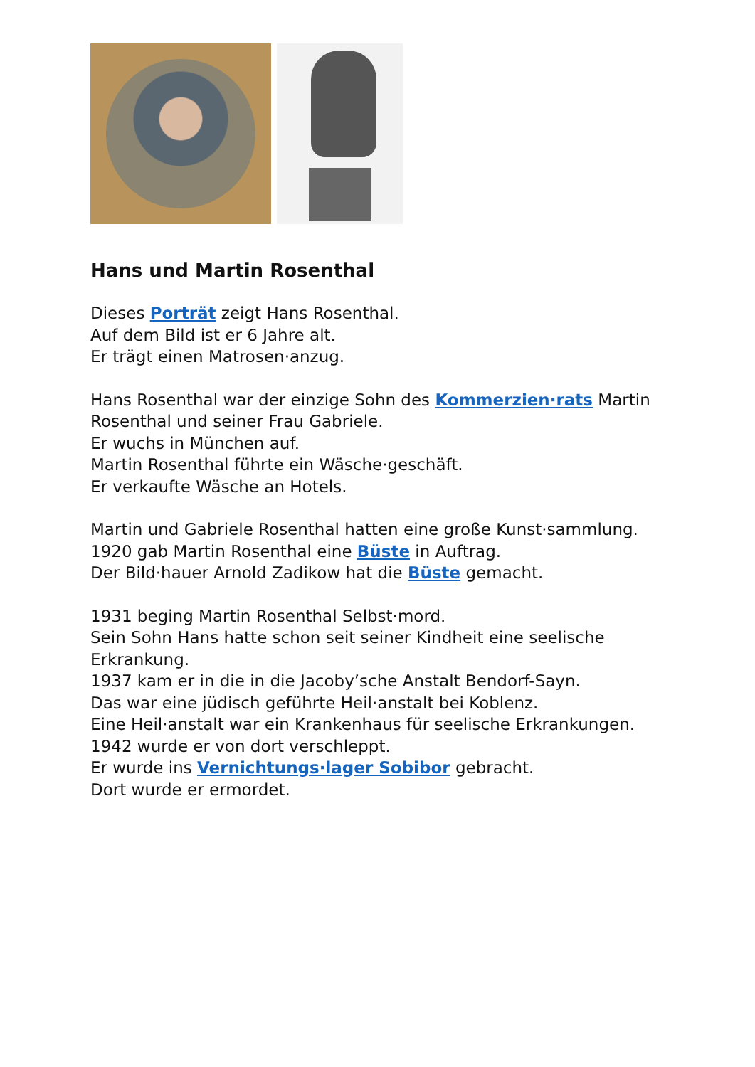Hans und Martin Rosenthal
Dieses Porträt zeigt Hans Rosenthal.
Auf dem Bild ist er 6 Jahre alt.
Er trägt einen Matrosen·anzug.
Hans Rosenthal war der einzige Sohn des Kommerzien·rats Martin
Rosenthal und seiner Frau Gabriele.
Er wuchs in München auf.
Martin Rosenthal führte ein Wäsche·geschäft.
Er verkaufte Wäsche an Hotels.
Martin und Gabriele Rosenthal hatten eine große Kunst·sammlung.
1920 gab Martin Rosenthal eine Büste in Auftrag.
Der Bild·hauer Arnold Zadikow hat die Büste gemacht.
1931 beging Martin Rosenthal Selbst·mord.
Sein Sohn Hans hatte schon seit seiner Kindheit eine seelische
Erkrankung.
1937 kam er in die in die Jacoby’sche Anstalt Bendorf-Sayn.
Das war eine jüdisch geführte Heil·anstalt bei Koblenz.
Eine Heil·anstalt war ein Krankenhaus für seelische Erkrankungen.
1942 wurde er von dort verschleppt.
Er wurde ins Vernichtungs·lager Sobibor gebracht.
Dort wurde er ermordet.